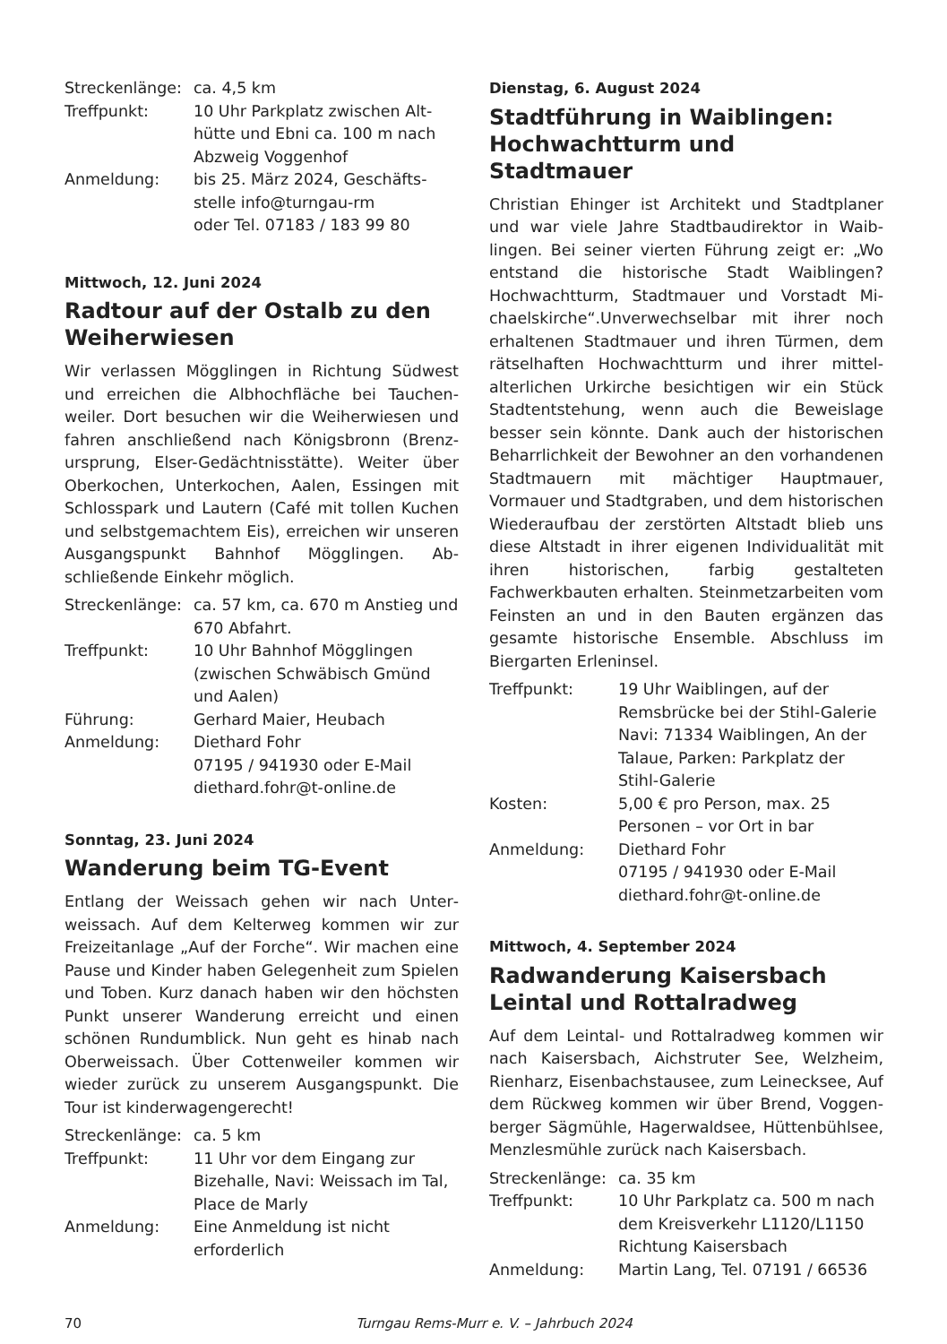| Streckenlänge: | ca. 4,5 km |
| Treffpunkt: | 10 Uhr Parkplatz zwischen Alt­hütte und Ebni ca. 100 m nach Abzweig Voggenhof |
| Anmeldung: | bis 25. März 2024, Geschäfts­stelle info@turngau-rm oder Tel. 07183 / 183 99 80 |
Mittwoch, 12. Juni 2024
Radtour auf der Ostalb zu den Weiherwiesen
Wir verlassen Mögglingen in Richtung Südwest und erreichen die Albhochfläche bei Tauchen­weiler. Dort besuchen wir die Weiherwiesen und fahren anschließend nach Königsbronn (Brenz­ursprung, Elser-Gedächtnisstätte). Weiter über Oberkochen, Unterkochen, Aalen, Essingen mit Schlosspark und Lautern (Café mit tollen Kuchen und selbstgemachtem Eis), erreichen wir unse­ren Ausgangspunkt Bahnhof Mögglingen. Ab­schließende Einkehr möglich.
| Streckenlänge: | ca. 57 km, ca. 670 m Anstieg und 670 Abfahrt. |
| Treffpunkt: | 10 Uhr Bahnhof Mögglingen (zwischen Schwäbisch Gmünd und Aalen) |
| Führung: | Gerhard Maier, Heubach |
| Anmeldung: | Diethard Fohr 07195 / 941930 oder E-Mail diethard.fohr@t-online.de |
Sonntag, 23. Juni 2024
Wanderung beim TG-Event
Entlang der Weissach gehen wir nach Unter­weissach. Auf dem Kelterweg kommen wir zur Freizeitanlage „Auf der Forche“. Wir machen eine Pause und Kinder haben Gelegenheit zum Spielen und Toben. Kurz danach haben wir den höchsten Punkt unserer Wanderung erreicht und einen schönen Rundumblick. Nun geht es hinab nach Oberweissach. Über Cottenweiler kommen wir wieder zurück zu unserem Ausgangspunkt. Die Tour ist kinderwagengerecht!
| Streckenlänge: | ca. 5 km |
| Treffpunkt: | 11 Uhr vor dem Eingang zur Bizehalle, Navi: Weissach im Tal, Place de Marly |
| Anmeldung: | Eine Anmeldung ist nicht erforderlich |
Dienstag, 6. August 2024
Stadtführung in Waiblingen: Hochwachtturm und Stadtmauer
Christian Ehinger ist Architekt und Stadtplaner und war viele Jahre Stadtbaudirektor in Waib­lingen. Bei seiner vierten Führung zeigt er: „Wo entstand die historische Stadt Waiblingen? Hochwachtturm, Stadtmauer und Vorstadt Mi­chaelskirche“.Unverwechselbar mit ihrer noch erhaltenen Stadtmauer und ihren Türmen, dem rätselhaften Hochwachtturm und ihrer mittel­alterlichen Urkirche besichtigen wir ein Stück Stadtentstehung, wenn auch die Beweislage besser sein könnte. Dank auch der historischen Beharrlichkeit der Bewohner an den vorhande­nen Stadtmauern mit mächtiger Hauptmauer, Vormauer und Stadtgraben, und dem histo­rischen Wiederaufbau der zerstörten Altstadt blieb uns diese Altstadt in ihrer eigenen Individu­alität mit ihren historischen, farbig gestalteten Fachwerkbauten erhalten. Steinmetzarbeiten vom Feinsten an und in den Bauten ergänzen das gesamte historische Ensemble. Abschluss im Biergarten Erleninsel.
| Treffpunkt: | 19 Uhr Waiblingen, auf der Remsbrücke bei der Stihl-Galerie Navi: 71334 Waiblingen, An der Talaue, Parken: Parkplatz der Stihl-Galerie |
| Kosten: | 5,00 € pro Person, max. 25 Personen – vor Ort in bar |
| Anmeldung: | Diethard Fohr 07195 / 941930 oder E-Mail diethard.fohr@t-online.de |
Mittwoch, 4. September 2024
Radwanderung Kaisersbach Leintal und Rottalradweg
Auf dem Leintal- und Rottalradweg kommen wir nach Kaisersbach, Aichstruter See, Welzheim, Rienharz, Eisenbachstausee, zum Leinecksee, Auf dem Rückweg kommen wir über Brend, Voggen­berger Sägmühle, Hagerwaldsee, Hüttenbühl­see, Menzlesmühle zurück nach Kaisersbach.
| Streckenlänge: | ca. 35 km |
| Treffpunkt: | 10 Uhr Parkplatz ca. 500 m nach dem Kreisverkehr L1120/L1150 Richtung Kaisersbach |
| Anmeldung: | Martin Lang, Tel. 07191 / 66536 |
70 Turngau Rems-Murr e. V. – Jahrbuch 2024